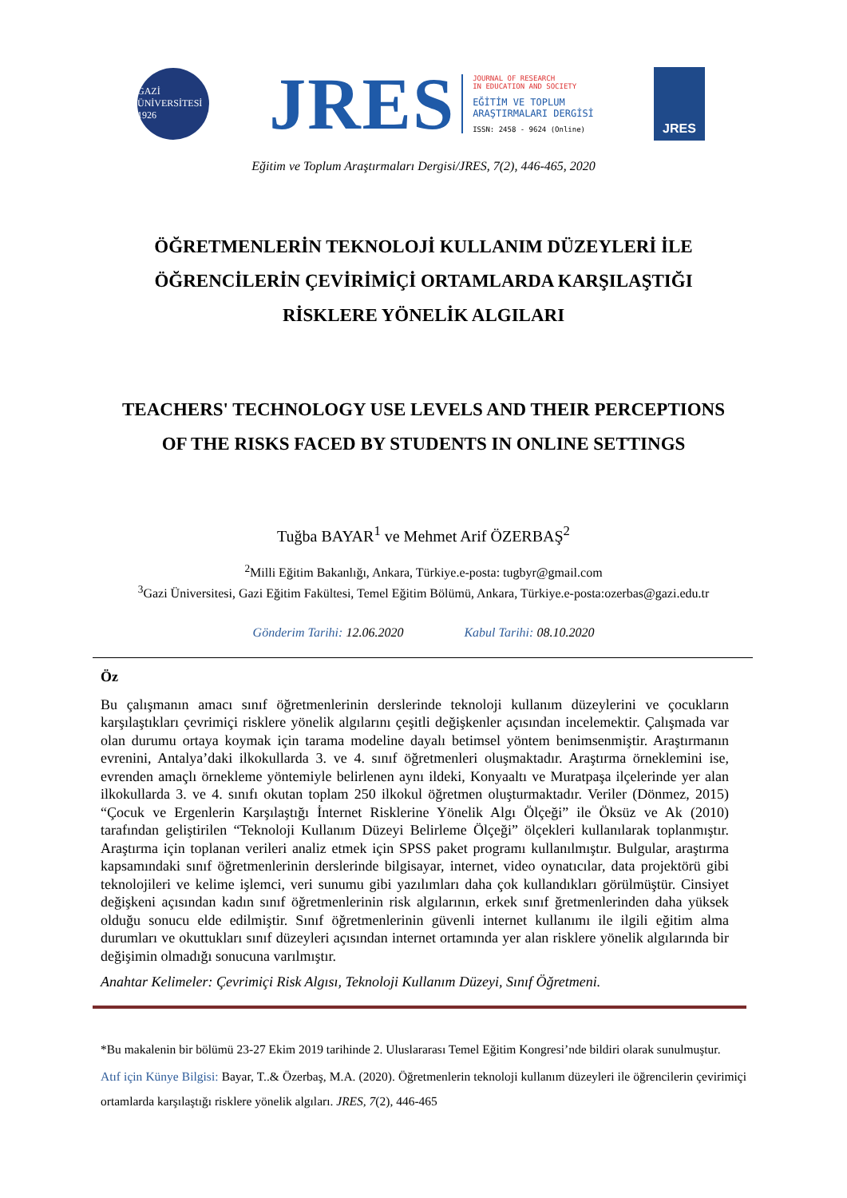GAZİ ÜNİVERSİTESİ 1926
JRES
JOURNAL OF RESEARCH
IN EDUCATION AND SOCIETY
EĞİTİM VE TOPLUM
ARAŞTIRMALARI DERGİSİ
ISSN: 2458 - 9624 (Online)
JRES
Eğitim ve Toplum Araştırmaları Dergisi/JRES, 7(2), 446-465, 2020
ÖĞRETMENLERİN TEKNOLOJİ KULLANIM DÜZEYLERİ İLE ÖĞRENCİLERİN ÇEVİRİMİÇİ ORTAMLARDA KARŞILAŞTIĞI RİSKLERE YÖNELİK ALGILARI
TEACHERS' TECHNOLOGY USE LEVELS AND THEIR PERCEPTIONS OF THE RISKS FACED BY STUDENTS IN ONLINE SETTINGS
Tuğba BAYAR<sup>1</sup> ve Mehmet Arif ÖZERBAŞ<sup>2</sup>
<sup>2</sup> Milli Eğitim Bakanlığı, Ankara, Türkiye.e-posta: tugbyr@gmail.com
<sup>3</sup> Gazi Üniversitesi, Gazi Eğitim Fakültesi, Temel Eğitim Bölümü, Ankara, Türkiye.e-posta:ozerbas@gazi.edu.tr
Gönderim Tarihi: 12.06.2020 Kabul Tarihi: 08.10.2020
Öz
Bu çalışmanın amacı sınıf öğretmenlerinin derslerinde teknoloji kullanım düzeylerini ve çocukların karşılaştıkları çevrimiçi risklere yönelik algılarını çeşitli değişkenler açısından incelemektir. Çalışmada var olan durumu ortaya koymak için tarama modeline dayalı betimsel yöntem benimsenmiştir. Araştırmanın evrenini, Antalya’daki ilkokullarda 3. ve 4. sınıf öğretmenleri oluşmaktadır. Araştırma örneklemini ise, evrenden amaçlı örnekleme yöntemiyle belirlenen aynı ildeki, Konyaaltı ve Muratpaşa ilçelerinde yer alan ilkokullarda 3. ve 4. sınıfı okutan toplam 250 ilkokul öğretmen oluşturmaktadır. Veriler (Dönmez, 2015) “Çocuk ve Ergenlerin Karşılaştığı İnternet Risklerine Yönelik Algı Ölçeği” ile Öksüz ve Ak (2010) tarafından geliştirilen “Teknoloji Kullanım Düzeyi Belirleme Ölçeği” ölçekleri kullanılarak toplanmıştır. Araştırma için toplanan verileri analiz etmek için SPSS paket programı kullanılmıştır. Bulgular, araştırma kapsamındaki sınıf öğretmenlerinin derslerinde bilgisayar, internet, video oynatıcılar, data projektörü gibi teknolojileri ve kelime işlemci, veri sunumu gibi yazılımları daha çok kullandıkları görülmüştür. Cinsiyet değişkeni açısından kadın sınıf öğretmenlerinin risk algılarının, erkek sınıf ğretmenlerinden daha yüksek olduğu sonucu elde edilmiştir. Sınıf öğretmenlerinin güvenli internet kullanımı ile ilgili eğitim alma durumları ve okuttukları sınıf düzeyleri açısından internet ortamında yer alan risklere yönelik algılarında bir değişimin olmadığı sonucuna varılmıştır.
Anahtar Kelimeler: Çevrimiçi Risk Algısı, Teknoloji Kullanım Düzeyi, Sınıf Öğretmeni.
*Bu makalenin bir bölümü 23-27 Ekim 2019 tarihinde 2. Uluslararası Temel Eğitim Kongresi’nde bildiri olarak sunulmuştur.
Atıf için Künye Bilgisi: Bayar, T..& Özerbaş, M.A. (2020). Öğretmenlerin teknoloji kullanım düzeyleri ile öğrencilerin çevirimiçi ortamlarda karşılaştığı risklere yönelik algıları. JRES, 7(2), 446-465